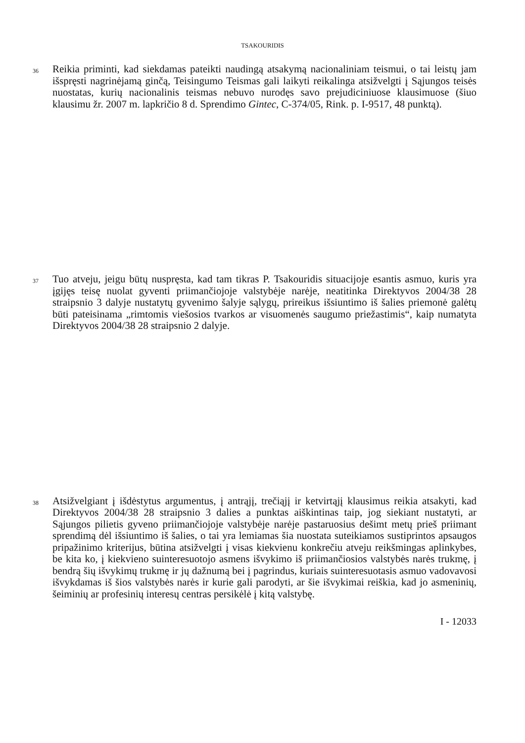TSAKOURIDIS
36
Reikia priminti, kad siekdamas pateikti naudingą atsakymą nacionaliniam teismui, o tai leistų jam išspręsti nagrinėjamą ginčą, Teisingumo Teismas gali laikyti reikalinga atsižvelgti į Sąjungos teisės nuostatas, kurių nacionalinis teismas nebuvo nurodęs savo prejudiciniuose klausimuose (šiuo klausimu žr. 2007 m. lapkričio 8 d. Sprendimo Gintec, C-374/05, Rink. p. I-9517, 48 punktą).
37
Tuo atveju, jeigu būtų nuspręsta, kad tam tikras P. Tsakouridis situacijoje esantis asmuo, kuris yra įgijęs teisę nuolat gyventi priimančiojoje valstybėje narėje, neatitinka Direktyvos 2004/38 28 straipsnio 3 dalyje nustatytų gyvenimo šalyje sąlygų, prireikus išsiuntimo iš šalies priemonė galėtų būti pateisinama „rimtomis viešosios tvarkos ar visuomenės saugumo priežastimis“, kaip numatyta Direktyvos 2004/38 28 straipsnio 2 dalyje.
38
Atsižvelgiant į išdėstytus argumentus, į antrąjį, trečiąjį ir ketvirtąjį klausimus reikia atsakyti, kad Direktyvos 2004/38 28 straipsnio 3 dalies a punktas aiškintinas taip, jog siekiant nustatyti, ar Sąjungos pilietis gyveno priimančiojoje valstybėje narėje pastaruosius dešimt metų prieš priimant sprendimą dėl išsiuntimo iš šalies, o tai yra lemiamas šia nuostata suteikiamos sustiprintos apsaugos pripažinimo kriterijus, būtina atsižvelgti į visas kiekvienu konkrečiu atveju reikšmingas aplinkybes, be kita ko, į kiekvieno suinteresuotojo asmens išvykimo iš priimančiosios valstybės narės trukmę, į bendrą šių išvykimų trukmę ir jų dažnumą bei į pagrindus, kuriais suinteresuotasis asmuo vadovavosi išvykdamas iš šios valstybės narės ir kurie gali parodyti, ar šie išvykimai reiškia, kad jo asmeninių, šeiminių ar profesinių interesų centras persikėlė į kitą valstybę.
I - 12033